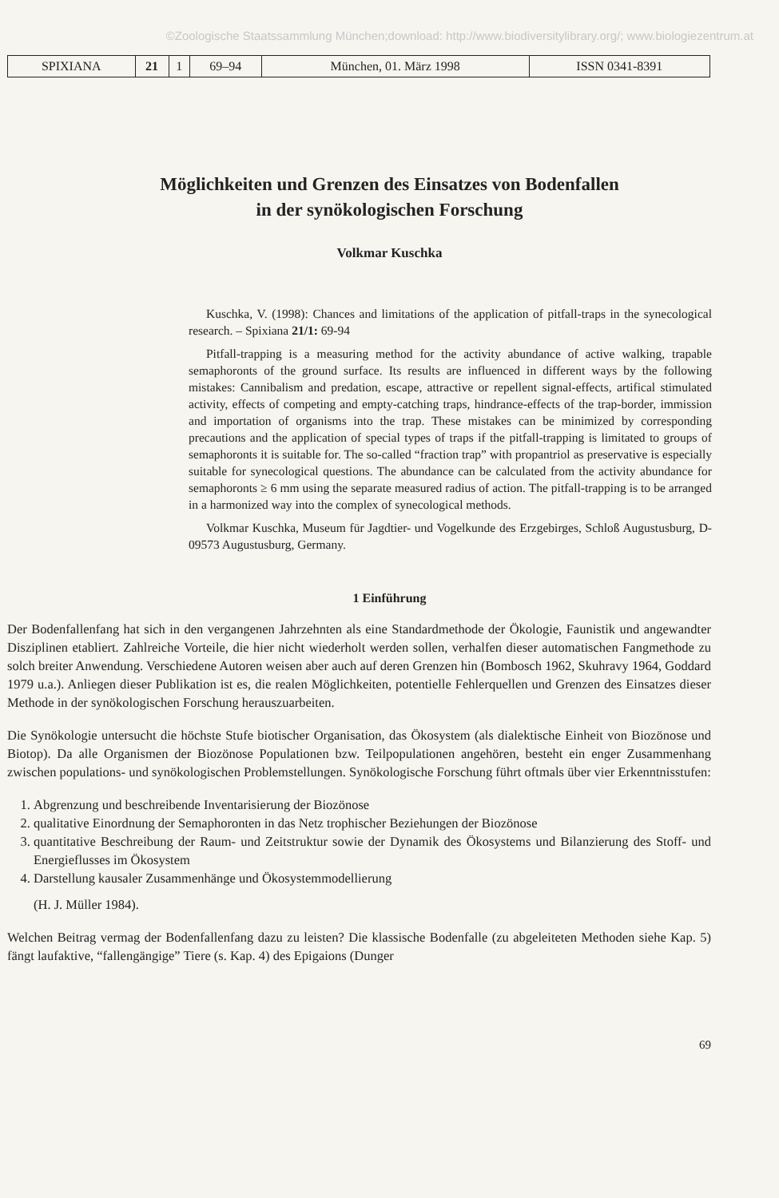©Zoologische Staatssammlung München;download: http://www.biodiversitylibrary.org/; www.biologiezentrum.at
| SPIXIANA | 21 | 1 | 69–94 | München, 01. März 1998 | ISSN 0341-8391 |
Möglichkeiten und Grenzen des Einsatzes von Bodenfallen
in der synökologischen Forschung
Volkmar Kuschka
Kuschka, V. (1998): Chances and limitations of the application of pitfall-traps in the synecological research. – Spixiana 21/1: 69-94
Pitfall-trapping is a measuring method for the activity abundance of active walking, trapable semaphoronts of the ground surface. Its results are influenced in different ways by the following mistakes: Cannibalism and predation, escape, attractive or repellent signal-effects, artifical stimulated activity, effects of competing and empty-catching traps, hindrance-effects of the trap-border, immission and importation of organisms into the trap. These mistakes can be minimized by corresponding precautions and the application of special types of traps if the pitfall-trapping is limitated to groups of semaphoronts it is suitable for. The so-called “fraction trap” with propantriol as preservative is especially suitable for synecological questions. The abundance can be calculated from the activity abundance for semaphoronts ≥ 6 mm using the separate measured radius of action. The pitfall-trapping is to be arranged in a harmonized way into the complex of synecological methods.
Volkmar Kuschka, Museum für Jagdtier- und Vogelkunde des Erzgebirges, Schloß Augustusburg, D-09573 Augustusburg, Germany.
1 Einführung
Der Bodenfallenfang hat sich in den vergangenen Jahrzehnten als eine Standardmethode der Ökologie, Faunistik und angewandter Disziplinen etabliert. Zahlreiche Vorteile, die hier nicht wiederholt werden sollen, verhalfen dieser automatischen Fangmethode zu solch breiter Anwendung. Verschiedene Autoren weisen aber auch auf deren Grenzen hin (Bombosch 1962, Skuhravy 1964, Goddard 1979 u.a.). Anliegen dieser Publikation ist es, die realen Möglichkeiten, potentielle Fehlerquellen und Grenzen des Einsatzes dieser Methode in der synökologischen Forschung herauszuarbeiten.
Die Synökologie untersucht die höchste Stufe biotischer Organisation, das Ökosystem (als dialektische Einheit von Biozönose und Biotop). Da alle Organismen der Biozönose Populationen bzw. Teilpopulationen angehören, besteht ein enger Zusammenhang zwischen populations- und synökologischen Problemstellungen. Synökologische Forschung führt oftmals über vier Erkenntnisstufen:
1. Abgrenzung und beschreibende Inventarisierung der Biozönose
2. qualitative Einordnung der Semaphoronten in das Netz trophischer Beziehungen der Biozönose
3. quantitative Beschreibung der Raum- und Zeitstruktur sowie der Dynamik des Ökosystems und Bilanzierung des Stoff- und Energieflusses im Ökosystem
4. Darstellung kausaler Zusammenhänge und Ökosystemmodellierung
(H. J. Müller 1984).
Welchen Beitrag vermag der Bodenfallenfang dazu zu leisten? Die klassische Bodenfalle (zu abgeleiteten Methoden siehe Kap. 5) fängt laufaktive, “fallengängige” Tiere (s. Kap. 4) des Epigaions (Dunger
69